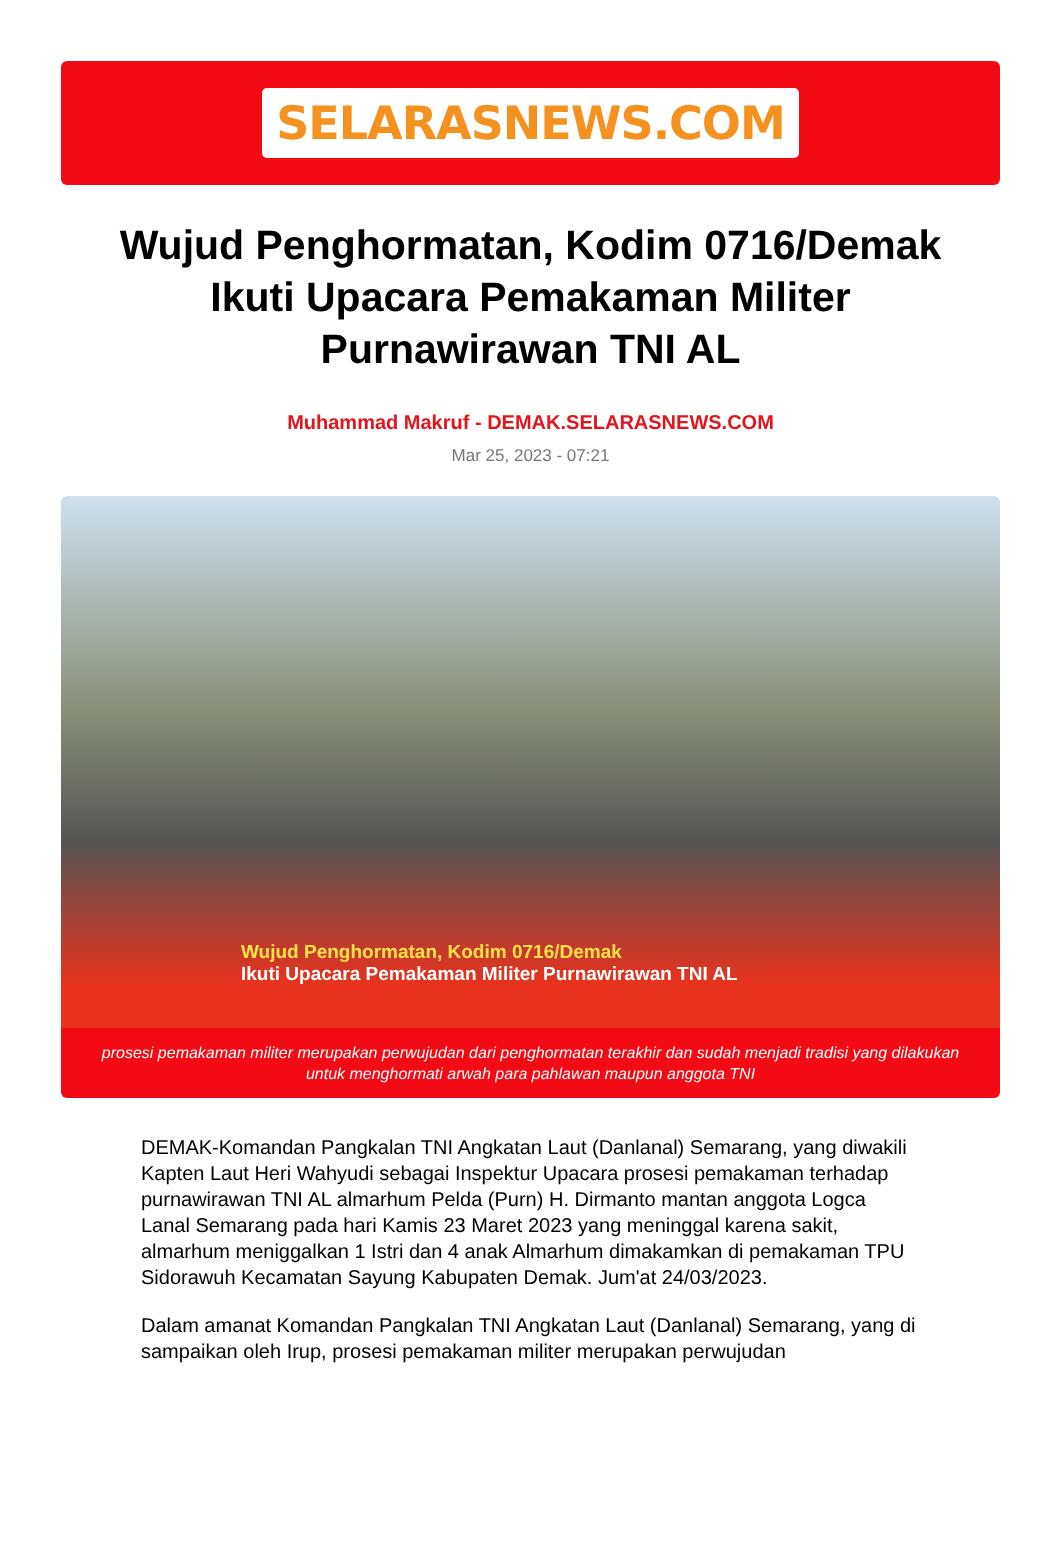SELARASNEWS.COM
Wujud Penghormatan, Kodim 0716/Demak Ikuti Upacara Pemakaman Militer Purnawirawan TNI AL
Muhammad Makruf - DEMAK.SELARASNEWS.COM
Mar 25, 2023 - 07:21
Wujud Penghormatan, Kodim 0716/Demak
Ikuti Upacara Pemakaman Militer Purnawirawan TNI AL
prosesi pemakaman militer merupakan perwujudan dari penghormatan terakhir dan sudah menjadi tradisi yang dilakukan untuk menghormati arwah para pahlawan maupun anggota TNI
DEMAK-Komandan Pangkalan TNI Angkatan Laut (Danlanal) Semarang, yang diwakili Kapten Laut Heri Wahyudi sebagai Inspektur Upacara prosesi pemakaman terhadap purnawirawan TNI AL almarhum Pelda (Purn) H. Dirmanto mantan anggota Logca Lanal Semarang pada hari Kamis 23 Maret 2023 yang meninggal karena sakit, almarhum meniggalkan 1 Istri dan 4 anak Almarhum dimakamkan di pemakaman TPU Sidorawuh Kecamatan Sayung Kabupaten Demak. Jum'at 24/03/2023.
Dalam amanat Komandan Pangkalan TNI Angkatan Laut (Danlanal) Semarang, yang di sampaikan oleh Irup, prosesi pemakaman militer merupakan perwujudan